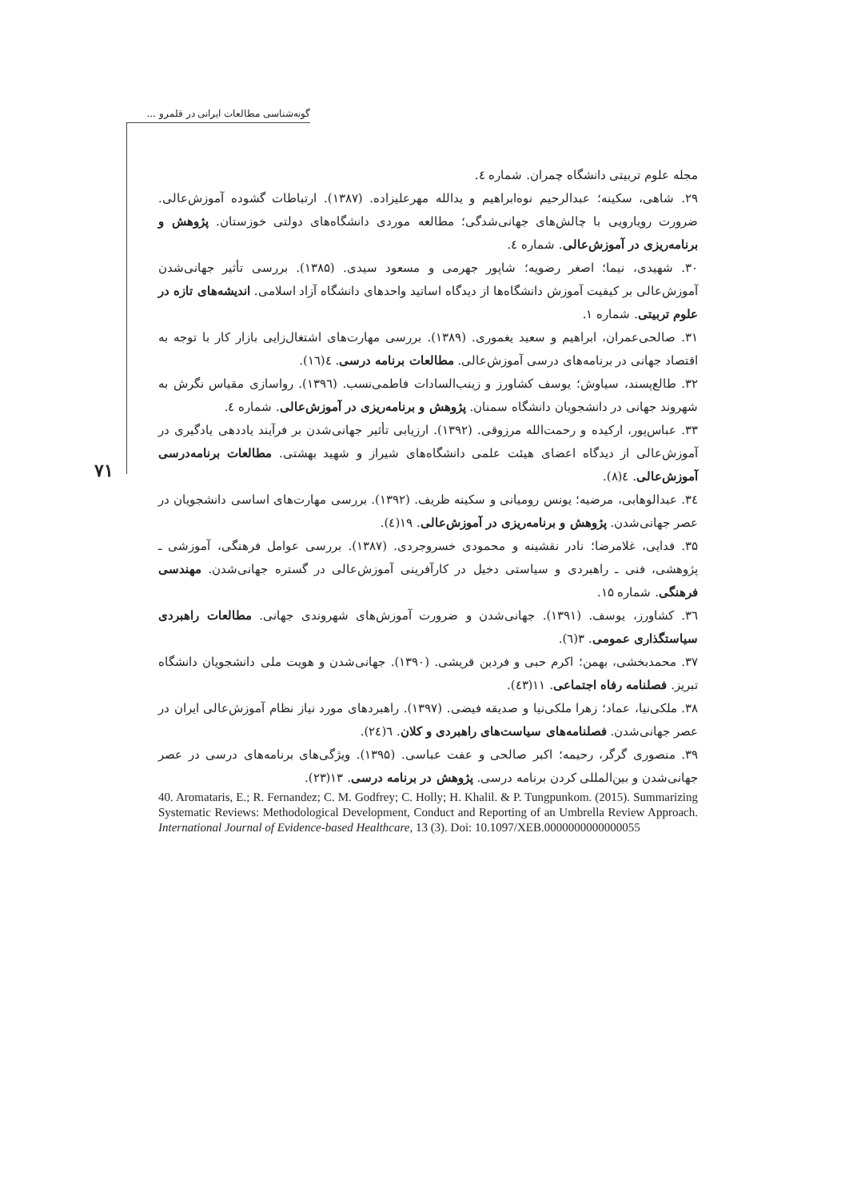گونه‌شناسی مطالعات ایرانی در قلمرو ...
۷۱
مجله علوم تربیتی دانشگاه چمران. شماره ٤.
۲۹. شاهی، سکینه؛ عبدالرحیم نوه‌ابراهیم و یدالله مهرعلیزاده. (۱۳۸۷). ارتباطات گشوده آموزش‌عالی. ضرورت رویارویی با چالش‌های جهانی‌شدگی؛ مطالعه موردی دانشگاه‌های دولتی خوزستان. پژوهش و برنامه‌ریزی در آموزش‌عالی. شماره ٤.
۳۰. شهیدی، نیما؛ اصغر رضویه؛ شاپور جهرمی و مسعود سیدی. (۱۳۸۵). بررسی تأثیر جهانی‌شدن آموزش‌عالی بر کیفیت آموزش دانشگاه‌ها از دیدگاه اساتید واحدهای دانشگاه آزاد اسلامی. اندیشه‌های تازه در علوم تربیتی. شماره ۱.
۳۱. صالحی‌عمران، ابراهیم و سعید یغموری. (۱۳۸۹). بررسی مهارت‌های اشتغال‌زایی بازار کار با توجه به اقتصاد جهانی در برنامه‌های درسی آموزش‌عالی. مطالعات برنامه درسی. ٤(١٦).
۳۲. طالع‌پسند، سیاوش؛ یوسف کشاورز و زینب‌السادات فاطمی‌نسب. (۱۳۹٦). رواسازی مقیاس نگرش به شهروند جهانی در دانشجویان دانشگاه سمنان. پژوهش و برنامه‌ریزی در آموزش‌عالی. شماره ٤.
۳۳. عباس‌پور، ارکیده و رحمت‌الله مرزوقی. (۱۳۹۲). ارزیابی تأثیر جهانی‌شدن بر فرآیند یاددهی یادگیری در آموزش‌عالی از دیدگاه اعضای هیئت علمی دانشگاه‌های شیراز و شهید بهشتی. مطالعات برنامه‌درسی آموزش‌عالی. ٤(٨).
۳٤. عبدالوهابی، مرضیه؛ یونس رومیانی و سکینه ظریف. (۱۳۹۲). بررسی مهارت‌های اساسی دانشجویان در عصر جهانی‌شدن. پژوهش و برنامه‌ریزی در آموزش‌عالی. ۱۹(٤).
۳۵. فدایی، غلامرضا؛ نادر نقشینه و محمودی خسروجردی. (۱۳۸۷). بررسی عوامل فرهنگی، آموزشی ـ پژوهشی، فنی ـ راهبردی و سیاستی دخیل در کارآفرینی آموزش‌عالی در گستره جهانی‌شدن. مهندسی فرهنگی. شماره ۱۵.
۳٦. کشاورز، یوسف. (۱۳۹۱). جهانی‌شدن و ضرورت آموزش‌های شهروندی جهانی. مطالعات راهبردی سیاستگذاری عمومی. ۳(٦).
۳۷. محمدبخشی، بهمن؛ اکرم حبی و فردین قریشی. (۱۳۹۰). جهانی‌شدن و هویت ملی دانشجویان دانشگاه تبریز. فصلنامه رفاه اجتماعی. ۱۱(٤۳).
۳۸. ملکی‌نیا، عماد؛ زهرا ملکی‌نیا و صدیقه فیضی. (۱۳۹۷). راهبردهای مورد نیاز نظام آموزش‌عالی ایران در عصر جهانی‌شدن. فصلنامه‌های سیاست‌های راهبردی و کلان. ٦(٢٤).
۳۹. منصوری گرگر، رحیمه؛ اکبر صالحی و عفت عباسی. (۱۳۹۵). ویژگی‌های برنامه‌های درسی در عصر جهانی‌شدن و بین‌المللی کردن برنامه درسی. پژوهش در برنامه درسی. ۱۳(۲۳).
40. Aromataris, E.; R. Fernandez; C. M. Godfrey; C. Holly; H. Khalil. & P. Tungpunkom. (2015). Summarizing Systematic Reviews: Methodological Development, Conduct and Reporting of an Umbrella Review Approach. International Journal of Evidence-based Healthcare, 13 (3). Doi: 10.1097/XEB.0000000000000055